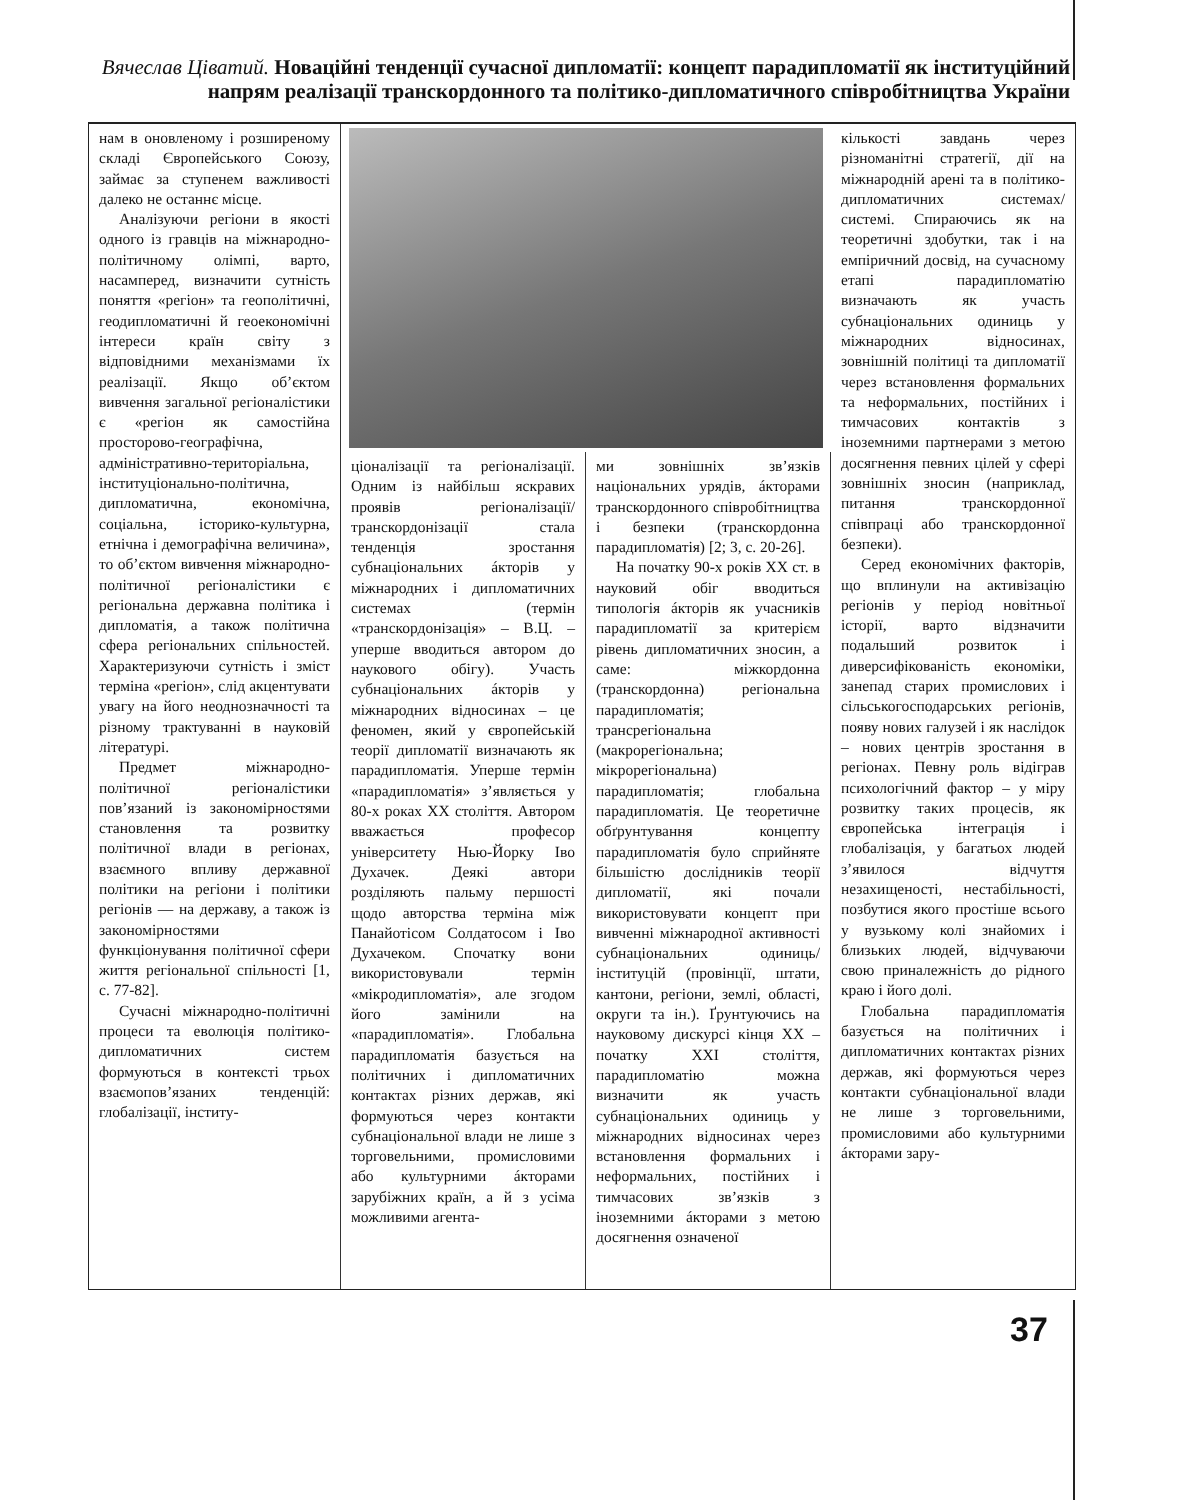Вячеслав Ціватий. Новаційні тенденції сучасної дипломатії: концепт парадипломатії як інституційний напрям реалізації транскордонного та політико-дипломатичного співробітництва України
нам в оновленому і розширеному складі Європейського Союзу, займає за ступенем важливості далеко не останнє місце.
Аналізуючи регіони в якості одного із гравців на міжнародно-політичному олімпі, варто, насамперед, визначити сутність поняття «регіон» та геополітичні, геодипломатичні й геоекономічні інтереси країн світу з відповідними механізмами їх реалізації. Якщо об’єктом вивчення загальної регіоналістики є «регіон як самостійна просторово-географічна, адміністративно-територіальна, інституціонально-політична, дипломатична, економічна, соціальна, історико-культурна, етнічна і демографічна величина», то об’єктом вивчення міжнародно-політичної регіоналістики є регіональна державна політика і дипломатія, а також політична сфера регіональних спільностей. Характеризуючи сутність і зміст терміна «регіон», слід акцентувати увагу на його неоднозначності та різному трактуванні в науковій літературі.
Предмет міжнародно-політичної регіоналістики пов’язаний із закономірностями становлення та розвитку політичної влади в регіонах, взаємного впливу державної політики на регіони і політики регіонів — на державу, а також із закономірностями функціонування політичної сфери життя регіональної спільності [1, с. 77-82].
Сучасні міжнародно-політичні процеси та еволюція політико-дипломатичних систем формуються в контексті трьох взаємопов’язаних тенденцій: глобалізації, інститу-
ціоналізації та регіоналізації. Одним із найбільш яскравих проявів регіоналізації/транскордонізації стала тенденція зростання субнаціональних áкторів у міжнародних і дипломатичних системах (термін «транскордонізація» – В.Ц. – уперше вводиться автором до наукового обігу). Участь субнаціональних áкторів у міжнародних відносинах – це феномен, який у європейській теорії дипломатії визначають як парадипломатія. Уперше термін «парадипломатія» з’являється у 80-х роках XX століття. Автором вважається професор університету Нью-Йорку Іво Духачек. Деякі автори розділяють пальму першості щодо авторства терміна між Панайотісом Солдатосом і Іво Духачеком. Спочатку вони використовували термін «мікродипломатія», але згодом його замінили на «парадипломатія». Глобальна парадипломатія базується на політичних і дипломатичних контактах різних держав, які формуються через контакти субнаціональної влади не лише з торговельними, промисловими або культурними áкторами зарубіжних країн, а й з усіма можливими агента-
ми зовнішніх зв’язків національних урядів, áкторами транскордонного співробітництва і безпеки (транскордонна парадипломатія) [2; 3, с. 20-26].
На початку 90-х років XX ст. в науковий обіг вводиться типологія áкторів як учасників парадипломатії за критерієм рівень дипломатичних зносин, а саме: міжкордонна (транскордонна) регіональна парадипломатія; трансрегіональна (макрорегіональна; мікрорегіональна) парадипломатія; глобальна парадипломатія. Це теоретичне обґрунтування концепту парадипломатія було сприйняте більшістю дослідників теорії дипломатії, які почали використовувати концепт при вивченні міжнародної активності субнаціональних одиниць/інституцій (провінції, штати, кантони, регіони, землі, області, округи та ін.). Ґрунтуючись на науковому дискурсі кінця XX – початку XXI століття, парадипломатію можна визначити як участь субнаціональних одиниць у міжнародних відносинах через встановлення формальних і неформальних, постійних і тимчасових зв’язків з іноземними áкторами з метою досягнення означеної
кількості завдань через різноманітні стратегії, дії на міжнародній арені та в політико-дипломатичних системах/системі. Спираючись як на теоретичні здобутки, так і на емпіричний досвід, на сучасному етапі парадипломатію визначають як участь субнаціональних одиниць у міжнародних відносинах, зовнішній політиці та дипломатії через встановлення формальних та неформальних, постійних і тимчасових контактів з іноземними партнерами з метою досягнення певних цілей у сфері зовнішніх зносин (наприклад, питання транскордонної співпраці або транскордонної безпеки).
Серед економічних факторів, що вплинули на активізацію регіонів у період новітньої історії, варто відзначити подальший розвиток і диверсифікованість економіки, занепад старих промислових і сільськогосподарських регіонів, появу нових галузей і як наслідок – нових центрів зростання в регіонах. Певну роль відіграв психологічний фактор – у міру розвитку таких процесів, як європейська інтеграція і глобалізація, у багатьох людей з’явилося відчуття незахищеності, нестабільності, позбутися якого простіше всього у вузькому колі знайомих і близьких людей, відчуваючи свою приналежність до рідного краю і його долі.
Глобальна парадипломатія базується на політичних і дипломатичних контактах різних держав, які формуються через контакти субнаціональної влади не лише з торговельними, промисловими або культурними áкторами зару-
37